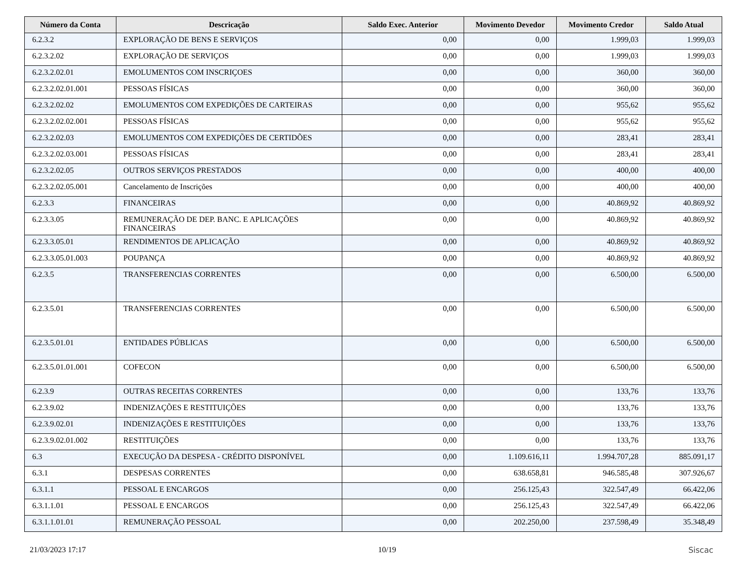| Número da Conta | Descricação | Saldo Exec. Anterior | Movimento Devedor | Movimento Credor | Saldo Atual |
| --- | --- | --- | --- | --- | --- |
| 6.2.3.2 | EXPLORAÇÃO DE BENS E SERVIÇOS | 0,00 | 0,00 | 1.999,03 | 1.999,03 |
| 6.2.3.2.02 | EXPLORAÇÃO DE SERVIÇOS | 0,00 | 0,00 | 1.999,03 | 1.999,03 |
| 6.2.3.2.02.01 | EMOLUMENTOS COM INSCRIÇOES | 0,00 | 0,00 | 360,00 | 360,00 |
| 6.2.3.2.02.01.001 | PESSOAS FÍSICAS | 0,00 | 0,00 | 360,00 | 360,00 |
| 6.2.3.2.02.02 | EMOLUMENTOS COM EXPEDIÇÕES DE CARTEIRAS | 0,00 | 0,00 | 955,62 | 955,62 |
| 6.2.3.2.02.02.001 | PESSOAS FÍSICAS | 0,00 | 0,00 | 955,62 | 955,62 |
| 6.2.3.2.02.03 | EMOLUMENTOS COM EXPEDIÇÕES DE CERTIDÕES | 0,00 | 0,00 | 283,41 | 283,41 |
| 6.2.3.2.02.03.001 | PESSOAS FÍSICAS | 0,00 | 0,00 | 283,41 | 283,41 |
| 6.2.3.2.02.05 | OUTROS SERVIÇOS PRESTADOS | 0,00 | 0,00 | 400,00 | 400,00 |
| 6.2.3.2.02.05.001 | Cancelamento de Inscrições | 0,00 | 0,00 | 400,00 | 400,00 |
| 6.2.3.3 | FINANCEIRAS | 0,00 | 0,00 | 40.869,92 | 40.869,92 |
| 6.2.3.3.05 | REMUNERAÇÃO DE DEP. BANC. E APLICAÇÕES FINANCEIRAS | 0,00 | 0,00 | 40.869,92 | 40.869,92 |
| 6.2.3.3.05.01 | RENDIMENTOS DE APLICAÇÃO | 0,00 | 0,00 | 40.869,92 | 40.869,92 |
| 6.2.3.3.05.01.003 | POUPANÇA | 0,00 | 0,00 | 40.869,92 | 40.869,92 |
| 6.2.3.5 | TRANSFERENCIAS CORRENTES | 0,00 | 0,00 | 6.500,00 | 6.500,00 |
| 6.2.3.5.01 | TRANSFERENCIAS CORRENTES | 0,00 | 0,00 | 6.500,00 | 6.500,00 |
| 6.2.3.5.01.01 | ENTIDADES PÚBLICAS | 0,00 | 0,00 | 6.500,00 | 6.500,00 |
| 6.2.3.5.01.01.001 | COFECON | 0,00 | 0,00 | 6.500,00 | 6.500,00 |
| 6.2.3.9 | OUTRAS RECEITAS CORRENTES | 0,00 | 0,00 | 133,76 | 133,76 |
| 6.2.3.9.02 | INDENIZAÇÕES E RESTITUIÇÕES | 0,00 | 0,00 | 133,76 | 133,76 |
| 6.2.3.9.02.01 | INDENIZAÇÕES E RESTITUIÇÕES | 0,00 | 0,00 | 133,76 | 133,76 |
| 6.2.3.9.02.01.002 | RESTITUIÇÕES | 0,00 | 0,00 | 133,76 | 133,76 |
| 6.3 | EXECUÇÃO DA DESPESA - CRÉDITO DISPONÍVEL | 0,00 | 1.109.616,11 | 1.994.707,28 | 885.091,17 |
| 6.3.1 | DESPESAS CORRENTES | 0,00 | 638.658,81 | 946.585,48 | 307.926,67 |
| 6.3.1.1 | PESSOAL E ENCARGOS | 0,00 | 256.125,43 | 322.547,49 | 66.422,06 |
| 6.3.1.1.01 | PESSOAL E ENCARGOS | 0,00 | 256.125,43 | 322.547,49 | 66.422,06 |
| 6.3.1.1.01.01 | REMUNERAÇÃO PESSOAL | 0,00 | 202.250,00 | 237.598,49 | 35.348,49 |
21/03/2023 17:17 10/19 Siscac